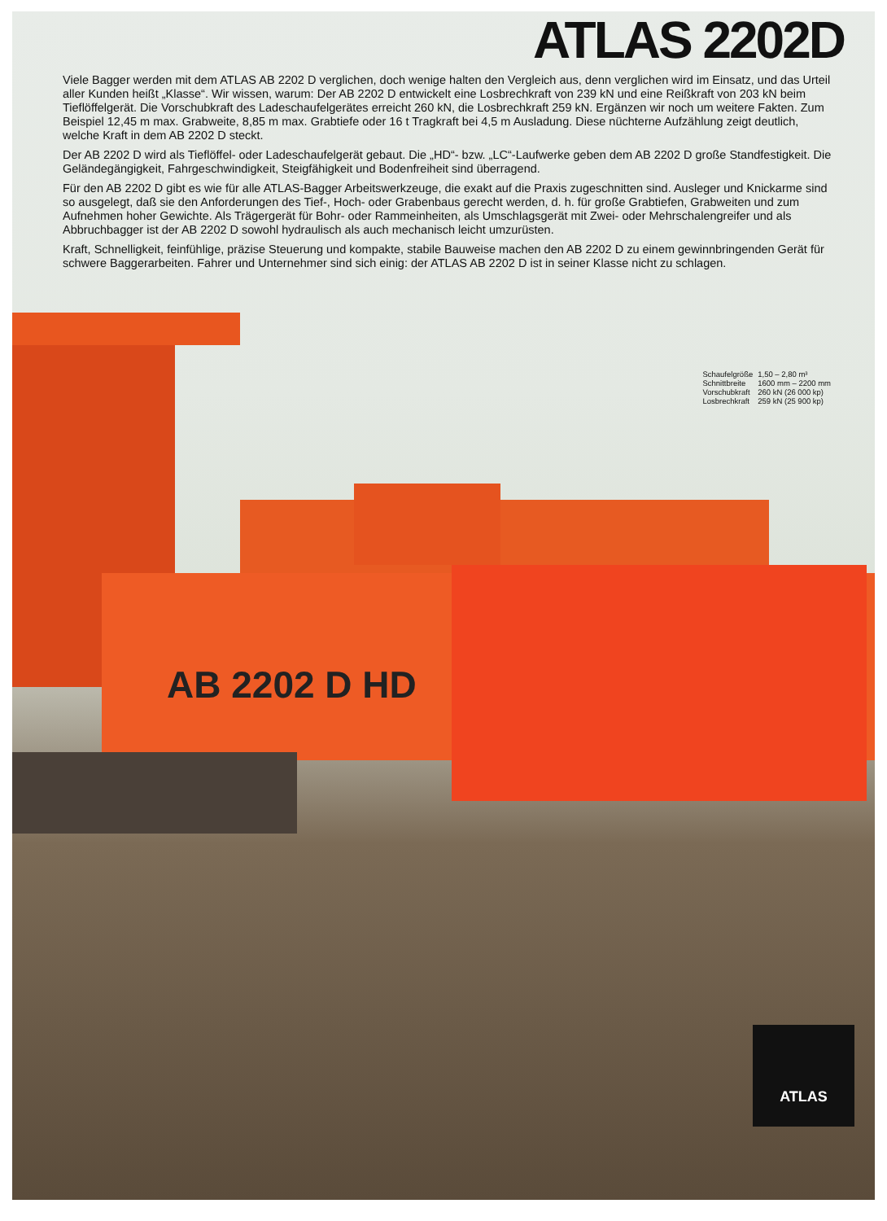ATLAS 2202D
Viele Bagger werden mit dem ATLAS AB 2202 D verglichen, doch wenige halten den Vergleich aus, denn verglichen wird im Einsatz, und das Urteil aller Kunden heißt „Klasse“. Wir wissen, warum: Der AB 2202 D entwickelt eine Losbrechkraft von 239 kN und eine Reißkraft von 203 kN beim Tieflöffelgerät. Die Vorschubkraft des Ladeschaufelgerätes erreicht 260 kN, die Losbrechkraft 259 kN. Ergänzen wir noch um weitere Fakten. Zum Beispiel 12,45 m max. Grabweite, 8,85 m max. Grabtiefe oder 16 t Tragkraft bei 4,5 m Ausladung. Diese nüchterne Aufzählung zeigt deutlich, welche Kraft in dem AB 2202 D steckt.
Der AB 2202 D wird als Tieflöffel- oder Ladeschaufelgerät gebaut. Die „HD“- bzw. „LC“-Laufwerke geben dem AB 2202 D große Standfestigkeit. Die Geländegängigkeit, Fahrgeschwindigkeit, Steigfähigkeit und Bodenfreiheit sind überragend.
Für den AB 2202 D gibt es wie für alle ATLAS-Bagger Arbeitswerkzeuge, die exakt auf die Praxis zugeschnitten sind. Ausleger und Knickarme sind so ausgelegt, daß sie den Anforderungen des Tief-, Hoch- oder Grabenbaus gerecht werden, d. h. für große Grabtiefen, Grabweiten und zum Aufnehmen hoher Gewichte. Als Trägergerät für Bohr- oder Rammeinheiten, als Umschlagsgerät mit Zwei- oder Mehrschalengreifer und als Abbruchbagger ist der AB 2202 D sowohl hydraulisch als auch mechanisch leicht umzurüsten.
Kraft, Schnelligkeit, feinfühlige, präzise Steuerung und kompakte, stabile Bauweise machen den AB 2202 D zu einem gewinnbringenden Gerät für schwere Baggerarbeiten. Fahrer und Unternehmer sind sich einig: der ATLAS AB 2202 D ist in seiner Klasse nicht zu schlagen.
| Schaufelgröße | 1,50 – 2,80 m³ |
| Schnittbreite | 1600 mm – 2200 mm |
| Vorschubkraft | 260 kN (26 000 kp) |
| Losbrechkraft | 259 kN (25 900 kp) |
AB 2202 D HD
ATLAS